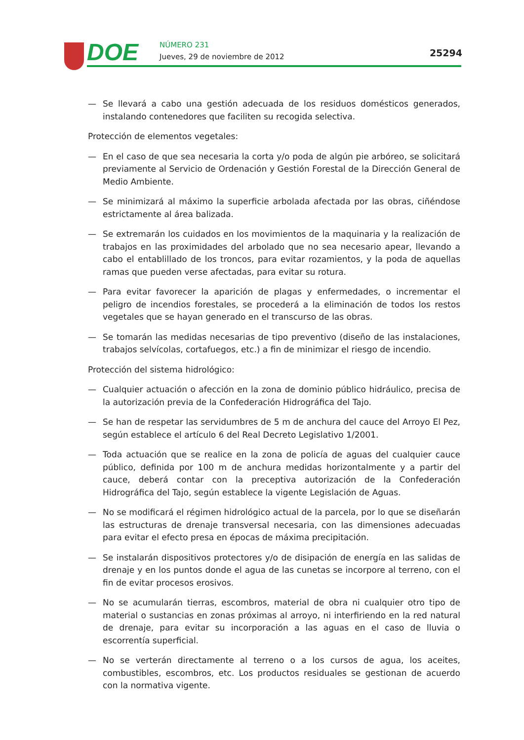DOE NÚMERO 231
Jueves, 29 de noviembre de 2012
25294
— Se llevará a cabo una gestión adecuada de los residuos domésticos generados, instalando contenedores que faciliten su recogida selectiva.
Protección de elementos vegetales:
— En el caso de que sea necesaria la corta y/o poda de algún pie arbóreo, se solicitará previamente al Servicio de Ordenación y Gestión Forestal de la Dirección General de Medio Ambiente.
— Se minimizará al máximo la superficie arbolada afectada por las obras, ciñéndose estrictamente al área balizada.
— Se extremarán los cuidados en los movimientos de la maquinaria y la realización de trabajos en las proximidades del arbolado que no sea necesario apear, llevando a cabo el entablillado de los troncos, para evitar rozamientos, y la poda de aquellas ramas que pueden verse afectadas, para evitar su rotura.
— Para evitar favorecer la aparición de plagas y enfermedades, o incrementar el peligro de incendios forestales, se procederá a la eliminación de todos los restos vegetales que se hayan generado en el transcurso de las obras.
— Se tomarán las medidas necesarias de tipo preventivo (diseño de las instalaciones, trabajos selvícolas, cortafuegos, etc.) a fin de minimizar el riesgo de incendio.
Protección del sistema hidrológico:
— Cualquier actuación o afección en la zona de dominio público hidráulico, precisa de la autorización previa de la Confederación Hidrográfica del Tajo.
— Se han de respetar las servidumbres de 5 m de anchura del cauce del Arroyo El Pez, según establece el artículo 6 del Real Decreto Legislativo 1/2001.
— Toda actuación que se realice en la zona de policía de aguas del cualquier cauce público, definida por 100 m de anchura medidas horizontalmente y a partir del cauce, deberá contar con la preceptiva autorización de la Confederación Hidrográfica del Tajo, según establece la vigente Legislación de Aguas.
— No se modificará el régimen hidrológico actual de la parcela, por lo que se diseñarán las estructuras de drenaje transversal necesaria, con las dimensiones adecuadas para evitar el efecto presa en épocas de máxima precipitación.
— Se instalarán dispositivos protectores y/o de disipación de energía en las salidas de drenaje y en los puntos donde el agua de las cunetas se incorpore al terreno, con el fin de evitar procesos erosivos.
— No se acumularán tierras, escombros, material de obra ni cualquier otro tipo de material o sustancias en zonas próximas al arroyo, ni interfiriendo en la red natural de drenaje, para evitar su incorporación a las aguas en el caso de lluvia o escorrentía superficial.
— No se verterán directamente al terreno o a los cursos de agua, los aceites, combustibles, escombros, etc. Los productos residuales se gestionan de acuerdo con la normativa vigente.